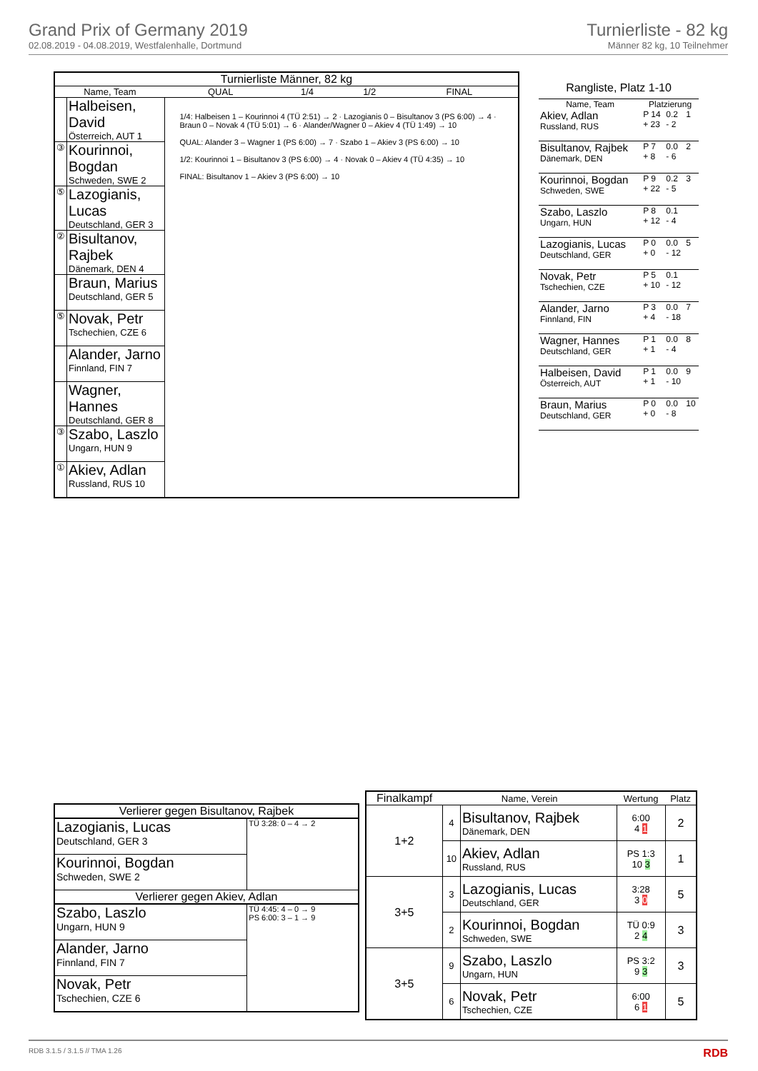Grand Prix of Germany 2019
02.08.2019 - 04.08.2019, Westfalenhalle, Dortmund
Turnierliste - 82 kg
Männer 82 kg, 10 Teilnehmer
| Turnierliste Männer, 82 kg | | | | | |
| --- | --- | --- | --- | --- | --- |
| Name, Team | | QUAL | 1/4 | 1/2 | FINAL |
| | Halbeisen, David Österreich, AUT 1 | 1/4: Halbeisen 1 – Kourinnoi 4 (TÜ 2:51) → 2 · Lazogianis 0 – Bisultanov 3 (PS 6:00) → 4 · Braun 0 – Novak 4 (TÜ 5:01) → 6 · Alander/Wagner 0 – Akiev 4 (TÜ 1:49) → 10 QUAL: Alander 3 – Wagner 1 (PS 6:00) → 7 · Szabo 1 – Akiev 3 (PS 6:00) → 10 1/2: Kourinnoi 1 – Bisultanov 3 (PS 6:00) → 4 · Novak 0 – Akiev 4 (TÜ 4:35) → 10 FINAL: Bisultanov 1 – Akiev 3 (PS 6:00) → 10 | | | |
| ③ | Kourinnoi, Bogdan Schweden, SWE 2 | | | | |
| ⑤ | Lazogianis, Lucas Deutschland, GER 3 | | | | |
| ② | Bisultanov, Rajbek Dänemark, DEN 4 | | | | |
| | Braun, Marius Deutschland, GER 5 | | | | |
| ⑤ | Novak, Petr Tschechien, CZE 6 | | | | |
| | Alander, Jarno Finnland, FIN 7 | | | | |
| | Wagner, Hannes Deutschland, GER 8 | | | | |
| ③ | Szabo, Laszlo Ungarn, HUN 9 | | | | |
| ① | Akiev, Adlan Russland, RUS 10 | | | | |
| Rangliste, Platz 1-10 | | | |
| --- | --- | --- | --- |
| Name, Team | Platzierung | | |
| Akiev, Adlan Russland, RUS | P 14 + 23 | 0.2 - 2 | 1 |
| Bisultanov, Rajbek Dänemark, DEN | P 7 + 8 | 0.0 - 6 | 2 |
| Kourinnoi, Bogdan Schweden, SWE | P 9 + 22 | 0.2 - 5 | 3 |
| Szabo, Laszlo Ungarn, HUN | P 8 + 12 | 0.1 - 4 | |
| Lazogianis, Lucas Deutschland, GER | P 0 + 0 | 0.0 - 12 | 5 |
| Novak, Petr Tschechien, CZE | P 5 + 10 | 0.1 - 12 | |
| Alander, Jarno Finnland, FIN | P 3 + 4 | 0.0 - 18 | 7 |
| Wagner, Hannes Deutschland, GER | P 1 + 1 | 0.0 - 4 | 8 |
| Halbeisen, David Österreich, AUT | P 1 + 1 | 0.0 - 10 | 9 |
| Braun, Marius Deutschland, GER | P 0 + 0 | 0.0 - 8 | 10 |
| Verlierer gegen Bisultanov, Rajbek | |
| --- | --- |
| Lazogianis, Lucas Deutschland, GER 3 | TÜ 3:28: 0 – 4 → 2 |
| Kourinnoi, Bogdan Schweden, SWE 2 | |
| Verlierer gegen Akiev, Adlan | |
| Szabo, Laszlo Ungarn, HUN 9 | TÜ 4:45: 4 – 0 → 9 PS 6:00: 3 – 1 → 9 |
| Alander, Jarno Finnland, FIN 7 | |
| Novak, Petr Tschechien, CZE 6 | |
| Finalkampf | Name, Verein | | Wertung | Platz |
| --- | --- | --- | --- | --- |
| 1+2 | 4 | Bisultanov, Rajbek Dänemark, DEN | 6:00 4 1 | 2 |
| | 10 | Akiev, Adlan Russland, RUS | PS 1:3 10 3 | 1 |
| 3+5 | 3 | Lazogianis, Lucas Deutschland, GER | 3:28 3 0 | 5 |
| | 2 | Kourinnoi, Bogdan Schweden, SWE | TÜ 0:9 2 4 | 3 |
| 3+5 | 9 | Szabo, Laszlo Ungarn, HUN | PS 3:2 9 3 | 3 |
| | 6 | Novak, Petr Tschechien, CZE | 6:00 6 1 | 5 |
RDB 3.1.5 / 3.1.5 // TMA 1.26 RDB